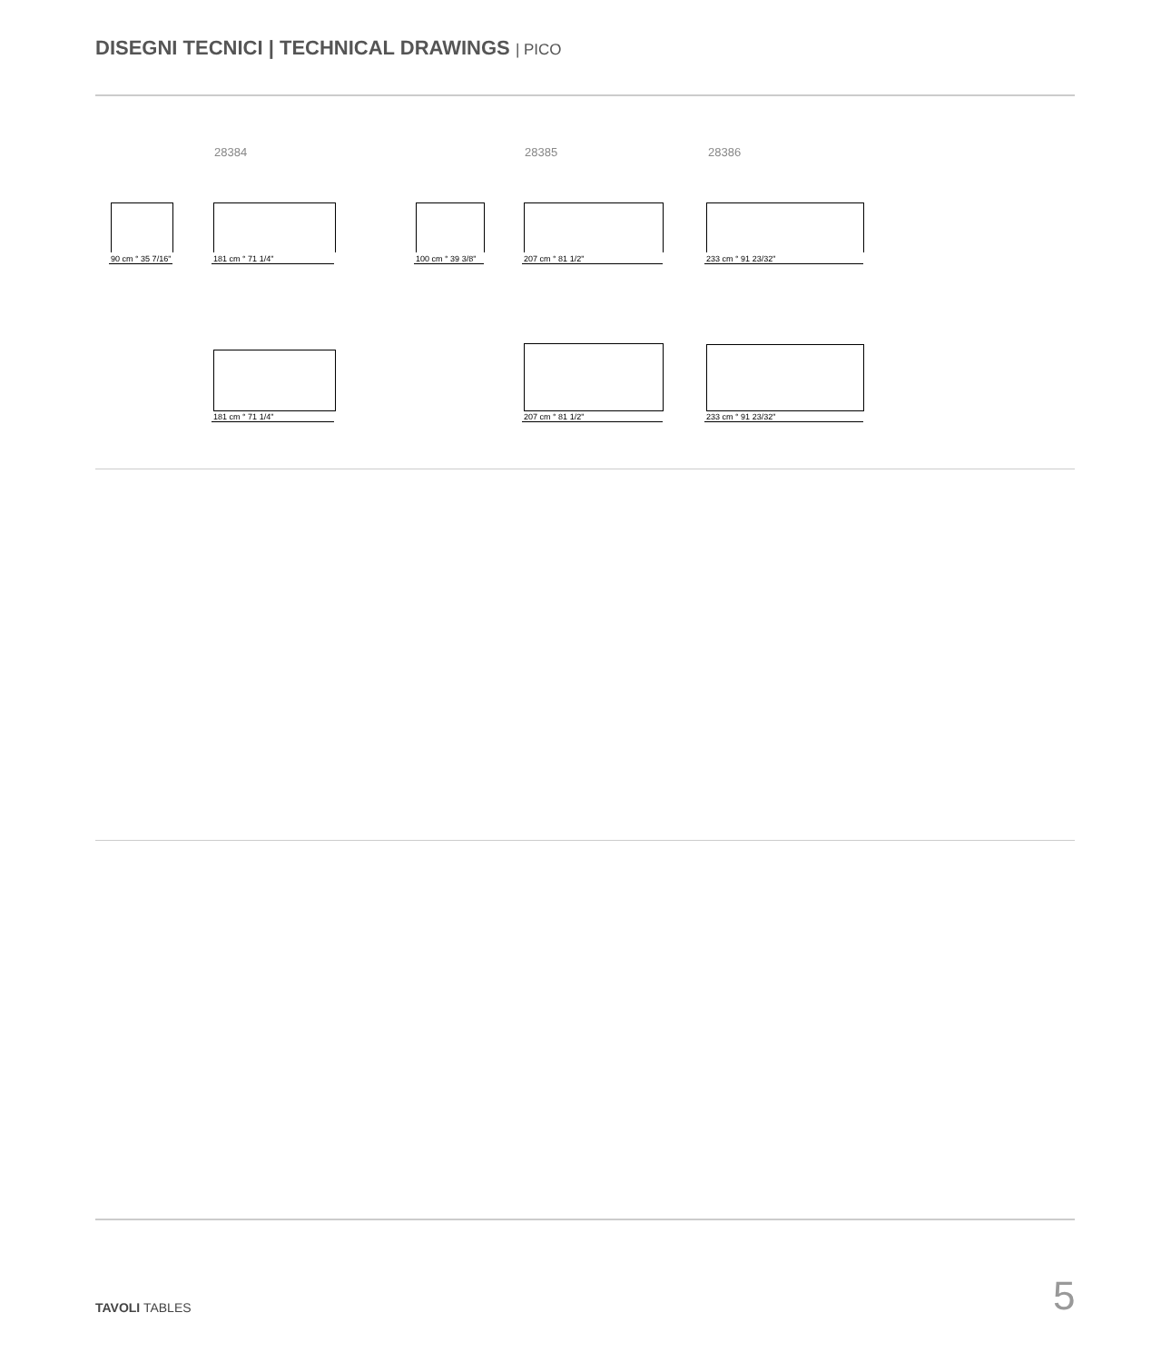DISEGNI TECNICI | TECHNICAL DRAWINGS | PICO
28384 28385 28386
90 cm ° 35 7/16" 181 cm ° 71 1/4" 100 cm ° 39 3/8" 207 cm ° 81 1/2" 233 cm ° 91 23/32"
181 cm ° 71 1/4" 207 cm ° 81 1/2" 233 cm ° 91 23/32"
TAVOLI TABLES 5